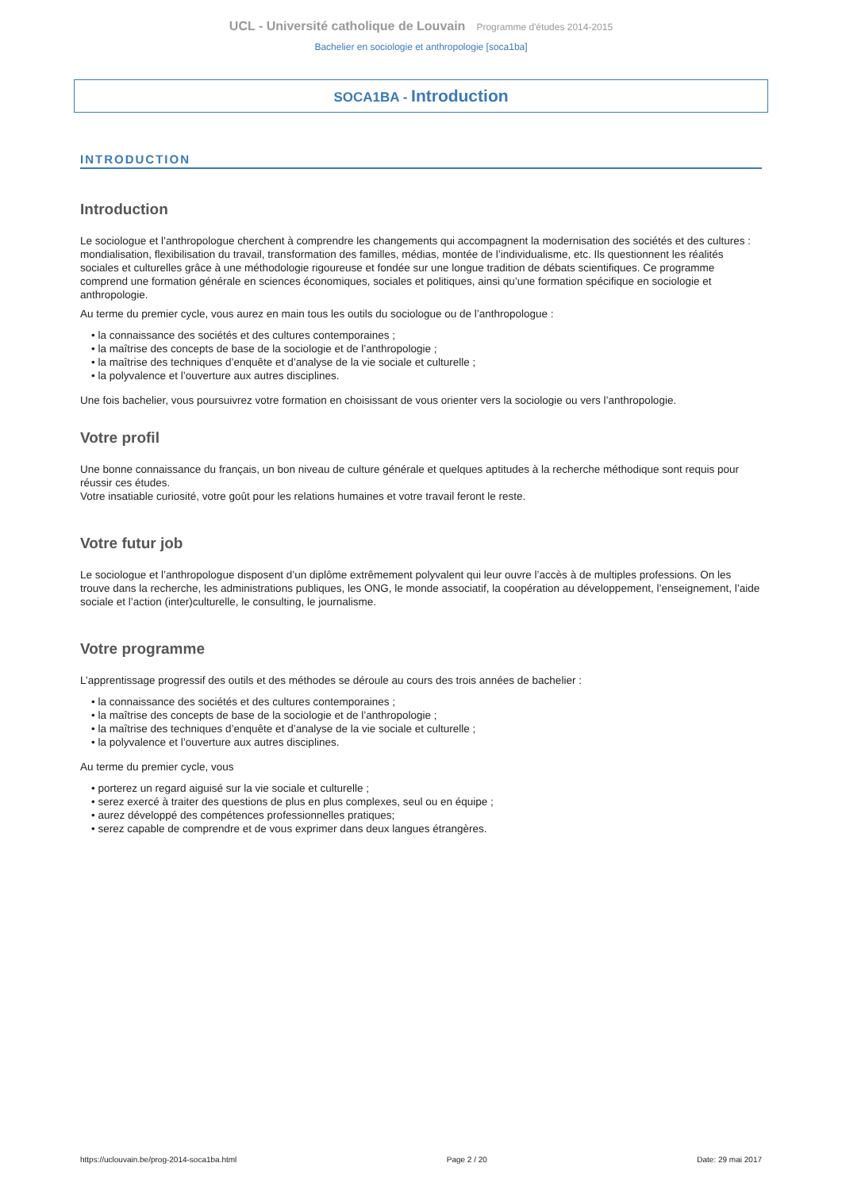UCL - Université catholique de Louvain Programme d'études 2014-2015
Bachelier en sociologie et anthropologie [soca1ba]
SOCA1BA - Introduction
INTRODUCTION
Introduction
Le sociologue et l’anthropologue cherchent à comprendre les changements qui accompagnent la modernisation des sociétés et des cultures : mondialisation, flexibilisation du travail, transformation des familles, médias, montée de l’individualisme, etc. Ils questionnent les réalités sociales et culturelles grâce à une méthodologie rigoureuse et fondée sur une longue tradition de débats scientifiques. Ce programme comprend une formation générale en sciences économiques, sociales et politiques, ainsi qu’une formation spécifique en sociologie et anthropologie.
Au terme du premier cycle, vous aurez en main tous les outils du sociologue ou de l’anthropologue :
• la connaissance des sociétés et des cultures contemporaines ;
• la maîtrise des concepts de base de la sociologie et de l’anthropologie ;
• la maîtrise des techniques d’enquête et d’analyse de la vie sociale et culturelle ;
• la polyvalence et l’ouverture aux autres disciplines.
Une fois bachelier, vous poursuivrez votre formation en choisissant de vous orienter vers la sociologie ou vers l’anthropologie.
Votre profil
Une bonne connaissance du français, un bon niveau de culture générale et quelques aptitudes à la recherche méthodique sont requis pour réussir ces études.
Votre insatiable curiosité, votre goût pour les relations humaines et votre travail feront le reste.
Votre futur job
Le sociologue et l’anthropologue disposent d’un diplôme extrêmement polyvalent qui leur ouvre l’accès à de multiples professions. On les trouve dans la recherche, les administrations publiques, les ONG, le monde associatif, la coopération au développement, l’enseignement, l’aide sociale et l’action (inter)culturelle, le consulting, le journalisme.
Votre programme
L’apprentissage progressif des outils et des méthodes se déroule au cours des trois années de bachelier :
• la connaissance des sociétés et des cultures contemporaines ;
• la maîtrise des concepts de base de la sociologie et de l’anthropologie ;
• la maîtrise des techniques d’enquête et d’analyse de la vie sociale et culturelle ;
• la polyvalence et l’ouverture aux autres disciplines.
Au terme du premier cycle, vous
• porterez un regard aiguisé sur la vie sociale et culturelle ;
• serez exercé à traiter des questions de plus en plus complexes, seul ou en équipe ;
• aurez développé des compétences professionnelles pratiques;
• serez capable de comprendre et de vous exprimer dans deux langues étrangères.
https://uclouvain.be/prog-2014-soca1ba.html Page 2 / 20 Date: 29 mai 2017